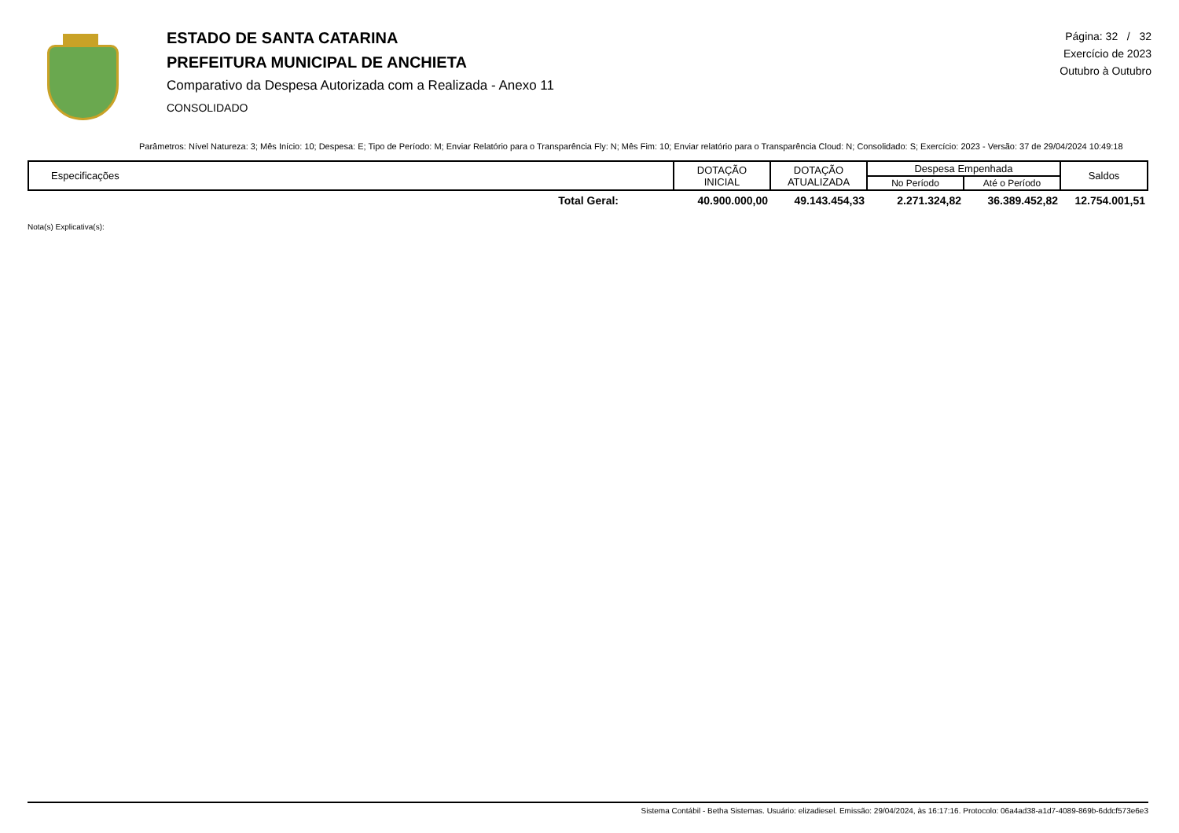ESTADO DE SANTA CATARINA
PREFEITURA MUNICIPAL DE ANCHIETA
Comparativo da Despesa Autorizada com a Realizada - Anexo 11
CONSOLIDADO
Página: 32 / 32
Exercício de 2023
Outubro à Outubro
Parâmetros: Nível Natureza: 3; Mês Início: 10; Despesa: E; Tipo de Período: M; Enviar Relatório para o Transparência Fly: N; Mês Fim: 10; Enviar relatório para o Transparência Cloud: N; Consolidado: S; Exercício: 2023 - Versão: 37 de 29/04/2024 10:49:18
| Especificações | DOTAÇÃO INICIAL | DOTAÇÃO ATUALIZADA | Despesa Empenhada | | Saldos |
| --- | --- | --- | --- | --- | --- |
| | | | No Período | Até o Período | |
| Total Geral: | 40.900.000,00 | 49.143.454,33 | 2.271.324,82 | 36.389.452,82 | 12.754.001,51 |
Nota(s) Explicativa(s):
Sistema Contábil - Betha Sistemas. Usuário: elizadiesel. Emissão: 29/04/2024, às 16:17:16. Protocolo: 06a4ad38-a1d7-4089-869b-6ddcf573e6e3